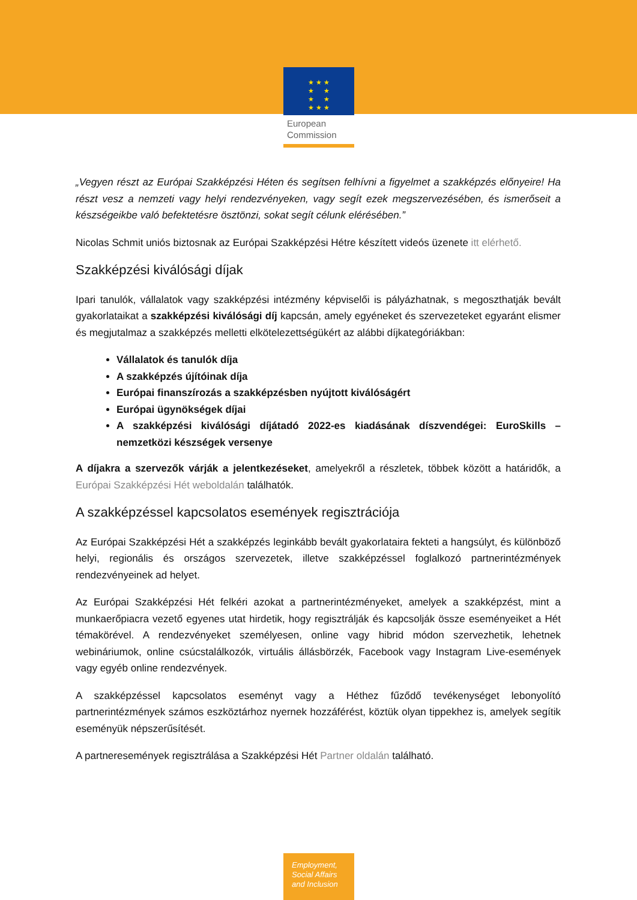★ ★ ★
★ ★
★ ★
★ ★ ★
European
Commission
„Vegyen részt az Európai Szakképzési Héten és segítsen felhívni a figyelmet a szakképzés előnyeire! Ha részt vesz a nemzeti vagy helyi rendezvényeken, vagy segít ezek megszervezésében, és ismerőseit a készségeikbe való befektetésre ösztönzi, sokat segít célunk elérésében.”
Nicolas Schmit uniós biztosnak az Európai Szakképzési Hétre készített videós üzenete itt elérhető.
Szakképzési kiválósági díjak
Ipari tanulók, vállalatok vagy szakképzési intézmény képviselői is pályázhatnak, s megoszthatják bevált gyakorlataikat a szakképzési kiválósági díj kapcsán, amely egyéneket és szervezeteket egyaránt elismer és megjutalmaz a szakképzés melletti elkötelezettségükért az alábbi díjkategóriákban:
Vállalatok és tanulók díja
A szakképzés újítóinak díja
Európai finanszírozás a szakképzésben nyújtott kiválóságért
Európai ügynökségek díjai
A szakképzési kiválósági díjátadó 2022-es kiadásának díszvendégei: EuroSkills – nemzetközi készségek versenye
A díjakra a szervezők várják a jelentkezéseket, amelyekről a részletek, többek között a határidők, a Európai Szakképzési Hét weboldalán találhatók.
A szakképzéssel kapcsolatos események regisztrációja
Az Európai Szakképzési Hét a szakképzés leginkább bevált gyakorlataira fekteti a hangsúlyt, és különböző helyi, regionális és országos szervezetek, illetve szakképzéssel foglalkozó partnerintézmények rendezvényeinek ad helyet.
Az Európai Szakképzési Hét felkéri azokat a partnerintézményeket, amelyek a szakképzést, mint a munkaerőpiacra vezető egyenes utat hirdetik, hogy regisztrálják és kapcsolják össze eseményeiket a Hét témakörével. A rendezvényeket személyesen, online vagy hibrid módon szervezhetik, lehetnek webináriumok, online csúcstalálkozók, virtuális állásbörzék, Facebook vagy Instagram Live-események vagy egyéb online rendezvények.
A szakképzéssel kapcsolatos eseményt vagy a Héthez fűződő tevékenységet lebonyolító partnerintézmények számos eszköztárhoz nyernek hozzáférést, köztük olyan tippekhez is, amelyek segítik eseményük népszerűsítését.
A partneresemények regisztrálása a Szakképzési Hét Partner oldalán található.
Employment,
Social Affairs
and Inclusion